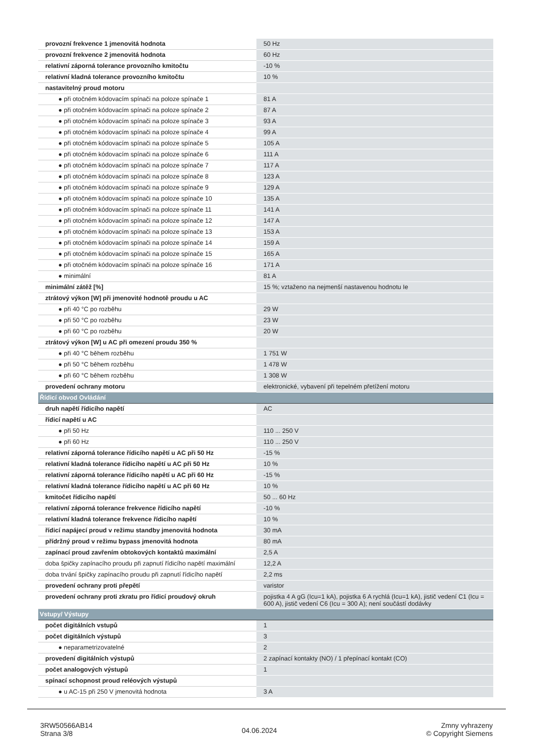| provozní frekvence 1 jmenovitá hodnota | 50 Hz |
| provozní frekvence 2 jmenovitá hodnota | 60 Hz |
| relativní záporná tolerance provozního kmitočtu | -10 % |
| relativní kladná tolerance provozního kmitočtu | 10 % |
| nastavitelný proud motoru | |
| ● při otočném kódovacím spínači na poloze spínače 1 | 81 A |
| ● při otočném kódovacím spínači na poloze spínače 2 | 87 A |
| ● při otočném kódovacím spínači na poloze spínače 3 | 93 A |
| ● při otočném kódovacím spínači na poloze spínače 4 | 99 A |
| ● při otočném kódovacím spínači na poloze spínače 5 | 105 A |
| ● při otočném kódovacím spínači na poloze spínače 6 | 111 A |
| ● při otočném kódovacím spínači na poloze spínače 7 | 117 A |
| ● při otočném kódovacím spínači na poloze spínače 8 | 123 A |
| ● při otočném kódovacím spínači na poloze spínače 9 | 129 A |
| ● při otočném kódovacím spínači na poloze spínače 10 | 135 A |
| ● při otočném kódovacím spínači na poloze spínače 11 | 141 A |
| ● při otočném kódovacím spínači na poloze spínače 12 | 147 A |
| ● při otočném kódovacím spínači na poloze spínače 13 | 153 A |
| ● při otočném kódovacím spínači na poloze spínače 14 | 159 A |
| ● při otočném kódovacím spínači na poloze spínače 15 | 165 A |
| ● při otočném kódovacím spínači na poloze spínače 16 | 171 A |
| ● minimální | 81 A |
| minimální zátěž [%] | 15 %; vztaženo na nejmenší nastavenou hodnotu Ie |
| ztrátový výkon [W] při jmenovité hodnotě proudu u AC | |
| ● při 40 °C po rozběhu | 29 W |
| ● při 50 °C po rozběhu | 23 W |
| ● při 60 °C po rozběhu | 20 W |
| ztrátový výkon [W] u AC při omezení proudu 350 % | |
| ● při 40 °C během rozběhu | 1 751 W |
| ● při 50 °C během rozběhu | 1 478 W |
| ● při 60 °C během rozběhu | 1 308 W |
| provedení ochrany motoru | elektronické, vybavení při tepelném přetížení motoru |
| Řídicí obvod Ovládání | |
| druh napětí řídicího napětí | AC |
| řídicí napětí u AC | |
| ● při 50 Hz | 110 ... 250 V |
| ● při 60 Hz | 110 ... 250 V |
| relativní záporná tolerance řídicího napětí u AC při 50 Hz | -15 % |
| relativní kladná tolerance řídicího napětí u AC při 50 Hz | 10 % |
| relativní záporná tolerance řídicího napětí u AC při 60 Hz | -15 % |
| relativní kladná tolerance řídicího napětí u AC při 60 Hz | 10 % |
| kmitočet řídicího napětí | 50 ... 60 Hz |
| relativní záporná tolerance frekvence řídicího napětí | -10 % |
| relativní kladná tolerance frekvence řídicího napětí | 10 % |
| řídicí napájecí proud v režimu standby jmenovitá hodnota | 30 mA |
| přídržný proud v režimu bypass jmenovitá hodnota | 80 mA |
| zapínací proud zavřením obtokových kontaktů maximální | 2,5 A |
| doba špičky zapínacího proudu při zapnutí řídicího napětí maximální | 12,2 A |
| doba trvání špičky zapínacího proudu při zapnutí řídicího napětí | 2,2 ms |
| provedení ochrany proti přepětí | varistor |
| provedení ochrany proti zkratu pro řídicí proudový okruh | pojistka 4 A gG (Icu=1 kA), pojistka 6 A rychlá (Icu=1 kA), jistič vedení C1 (Icu = 600 A), jistič vedení C6 (Icu = 300 A); není součástí dodávky |
| Vstupy/ Výstupy | |
| počet digitálních vstupů | 1 |
| počet digitálních výstupů | 3 |
| ● neparametrizovatelné | 2 |
| provedení digitálních výstupů | 2 zapínací kontakty (NO) / 1 přepínací kontakt (CO) |
| počet analogových výstupů | 1 |
| spínací schopnost proud reléových výstupů | |
| ● u AC-15 při 250 V jmenovitá hodnota | 3 A |
3RW50566AB14
Strana 3/8
04.06.2024
Zmny vyhrazeny
© Copyright Siemens